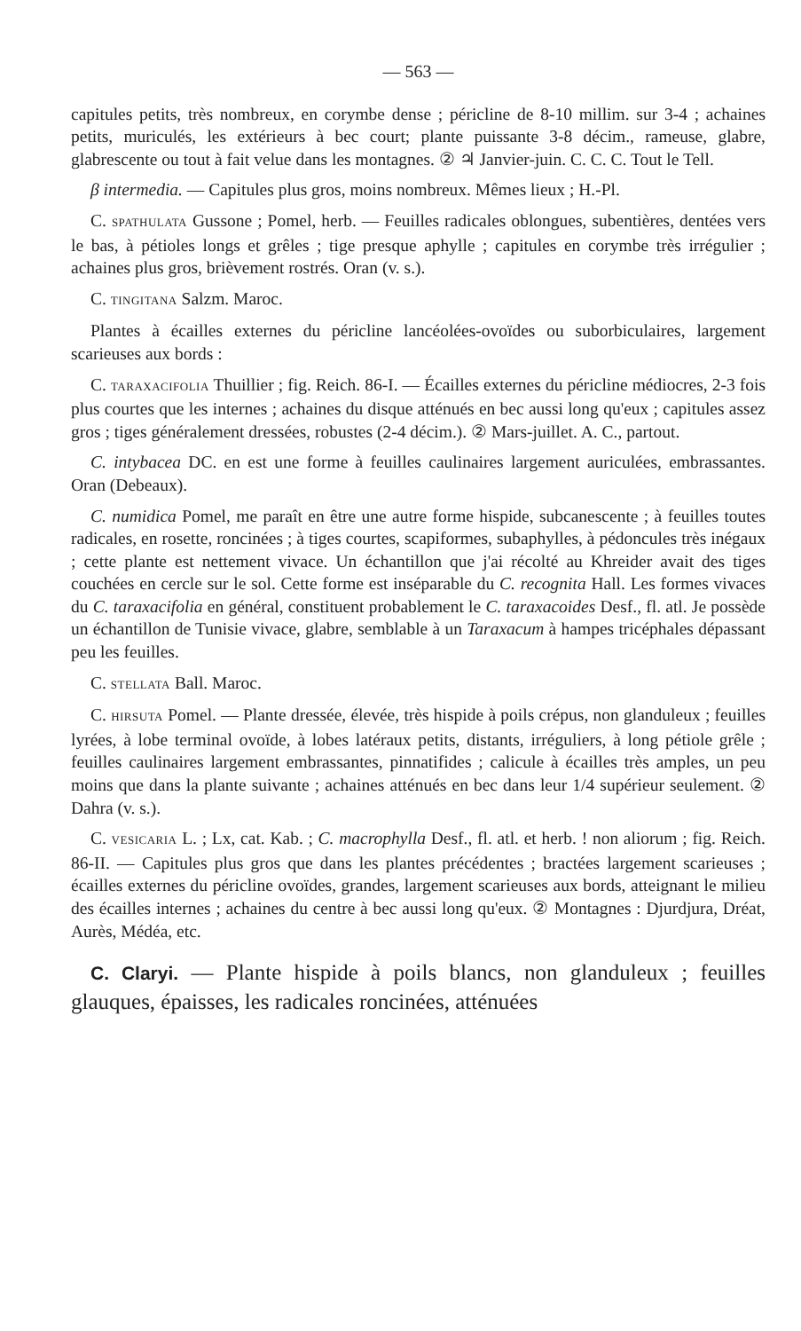— 563 —
capitules petits, très nombreux, en corymbe dense ; péricline de 8-10 millim. sur 3-4 ; achaines petits, muriculés, les extérieurs à bec court; plante puissante 3-8 décim., rameuse, glabre, glabrescente ou tout à fait velue dans les montagnes. ② ♃ Janvier-juin. C. C. C. Tout le Tell.
β intermedia. — Capitules plus gros, moins nombreux. Mêmes lieux ; H.-Pl.
C. SPATHULATA Gussone ; Pomel, herb. — Feuilles radicales oblongues, subentières, dentées vers le bas, à pétioles longs et grêles ; tige presque aphylle ; capitules en corymbe très irrégulier ; achaines plus gros, brièvement rostrés. Oran (v. s.).
C. TINGITANA Salzm. Maroc.
Plantes à écailles externes du péricline lancéolées-ovoïdes ou suborbiculaires, largement scarieuses aux bords :
C. TARAXACIFOLIA Thuillier ; fig. Reich. 86-I. — Écailles externes du péricline médiocres, 2-3 fois plus courtes que les internes ; achaines du disque atténués en bec aussi long qu'eux ; capitules assez gros ; tiges généralement dressées, robustes (2-4 décim.). ② Mars-juillet. A. C., partout.
C. intybacea DC. en est une forme à feuilles caulinaires largement auriculées, embrassantes. Oran (Debeaux).
C. numidica Pomel, me paraît en être une autre forme hispide, subcanescente ; à feuilles toutes radicales, en rosette, roncinées ; à tiges courtes, scapiformes, subaphylles, à pédoncules très inégaux ; cette plante est nettement vivace. Un échantillon que j'ai récolté au Khreider avait des tiges couchées en cercle sur le sol. Cette forme est inséparable du C. recognita Hall. Les formes vivaces du C. taraxacifolia en général, constituent probablement le C. taraxacoides Desf., fl. atl. Je possède un échantillon de Tunisie vivace, glabre, semblable à un Taraxacum à hampes tricéphales dépassant peu les feuilles.
C. STELLATA Ball. Maroc.
C. HIRSUTA Pomel. — Plante dressée, élevée, très hispide à poils crépus, non glanduleux ; feuilles lyrées, à lobe terminal ovoïde, à lobes latéraux petits, distants, irréguliers, à long pétiole grêle ; feuilles caulinaires largement embrassantes, pinnatifides ; calicule à écailles très amples, un peu moins que dans la plante suivante ; achaines atténués en bec dans leur 1/4 supérieur seulement. ② Dahra (v. s.).
C. VESICARIA L. ; Lx, cat. Kab. ; C. macrophylla Desf., fl. atl. et herb. ! non aliorum ; fig. Reich. 86-II. — Capitules plus gros que dans les plantes précédentes ; bractées largement scarieuses ; écailles externes du péricline ovoïdes, grandes, largement scarieuses aux bords, atteignant le milieu des écailles internes ; achaines du centre à bec aussi long qu'eux. ② Montagnes : Djurdjura, Dréat, Aurès, Médéa, etc.
C. Claryi. — Plante hispide à poils blancs, non glanduleux ; feuilles glauques, épaisses, les radicales roncinées, atténuées